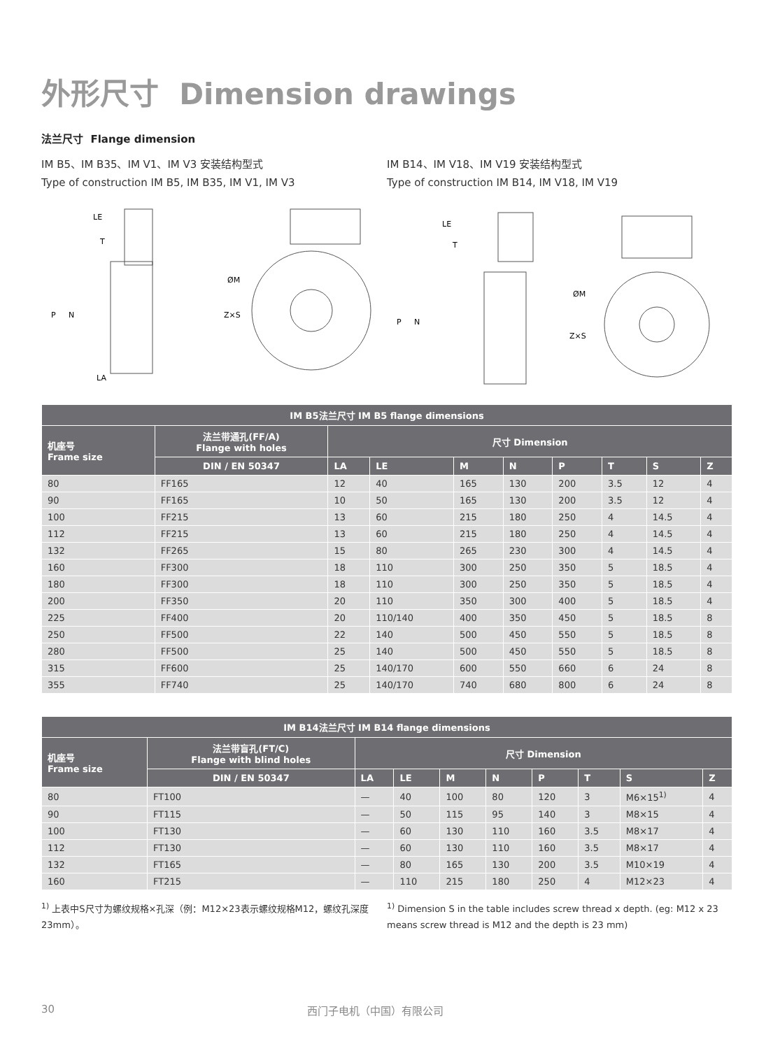外形尺寸 Dimension drawings
法兰尺寸 Flange dimension
IM B5、IM B35、IM V1、IM V3 安装结构型式
Type of construction IM B5, IM B35, IM V1, IM V3
IM B14、IM V18、IM V19 安装结构型式
Type of construction IM B14, IM V18, IM V19
LE
T
P
N
LA
ØM
Z×S
LE
T
P
N
ØM
Z×S
| IM B5法兰尺寸 IM B5 flange dimensions | | | | | | | | | |
| --- | --- | --- | --- | --- | --- | --- | --- | --- | --- |
| 机座号 Frame size | 法兰带通孔(FF/A) Flange with holes | 尺寸 Dimension | | | | | | | |
| | DIN / EN 50347 | LA | LE | M | N | P | T | S | Z |
| 80 | FF165 | 12 | 40 | 165 | 130 | 200 | 3.5 | 12 | 4 |
| 90 | FF165 | 10 | 50 | 165 | 130 | 200 | 3.5 | 12 | 4 |
| 100 | FF215 | 13 | 60 | 215 | 180 | 250 | 4 | 14.5 | 4 |
| 112 | FF215 | 13 | 60 | 215 | 180 | 250 | 4 | 14.5 | 4 |
| 132 | FF265 | 15 | 80 | 265 | 230 | 300 | 4 | 14.5 | 4 |
| 160 | FF300 | 18 | 110 | 300 | 250 | 350 | 5 | 18.5 | 4 |
| 180 | FF300 | 18 | 110 | 300 | 250 | 350 | 5 | 18.5 | 4 |
| 200 | FF350 | 20 | 110 | 350 | 300 | 400 | 5 | 18.5 | 4 |
| 225 | FF400 | 20 | 110/140 | 400 | 350 | 450 | 5 | 18.5 | 8 |
| 250 | FF500 | 22 | 140 | 500 | 450 | 550 | 5 | 18.5 | 8 |
| 280 | FF500 | 25 | 140 | 500 | 450 | 550 | 5 | 18.5 | 8 |
| 315 | FF600 | 25 | 140/170 | 600 | 550 | 660 | 6 | 24 | 8 |
| 355 | FF740 | 25 | 140/170 | 740 | 680 | 800 | 6 | 24 | 8 |
| IM B14法兰尺寸 IM B14 flange dimensions | | | | | | | | | |
| --- | --- | --- | --- | --- | --- | --- | --- | --- | --- |
| 机座号 Frame size | 法兰带盲孔(FT/C) Flange with blind holes | 尺寸 Dimension | | | | | | | |
| | DIN / EN 50347 | LA | LE | M | N | P | T | S | Z |
| 80 | FT100 | — | 40 | 100 | 80 | 120 | 3 | M6×15<sup>1)</sup> | 4 |
| 90 | FT115 | — | 50 | 115 | 95 | 140 | 3 | M8×15 | 4 |
| 100 | FT130 | — | 60 | 130 | 110 | 160 | 3.5 | M8×17 | 4 |
| 112 | FT130 | — | 60 | 130 | 110 | 160 | 3.5 | M8×17 | 4 |
| 132 | FT165 | — | 80 | 165 | 130 | 200 | 3.5 | M10×19 | 4 |
| 160 | FT215 | — | 110 | 215 | 180 | 250 | 4 | M12×23 | 4 |
<sup>1)</sup> 上表中S尺寸为螺纹规格×孔深（例：M12×23表示螺纹规格M12，螺纹孔深度23mm）。
<sup>1)</sup> Dimension S in the table includes screw thread x depth. (eg: M12 x 23 means screw thread is M12 and the depth is 23 mm)
30 西门子电机（中国）有限公司